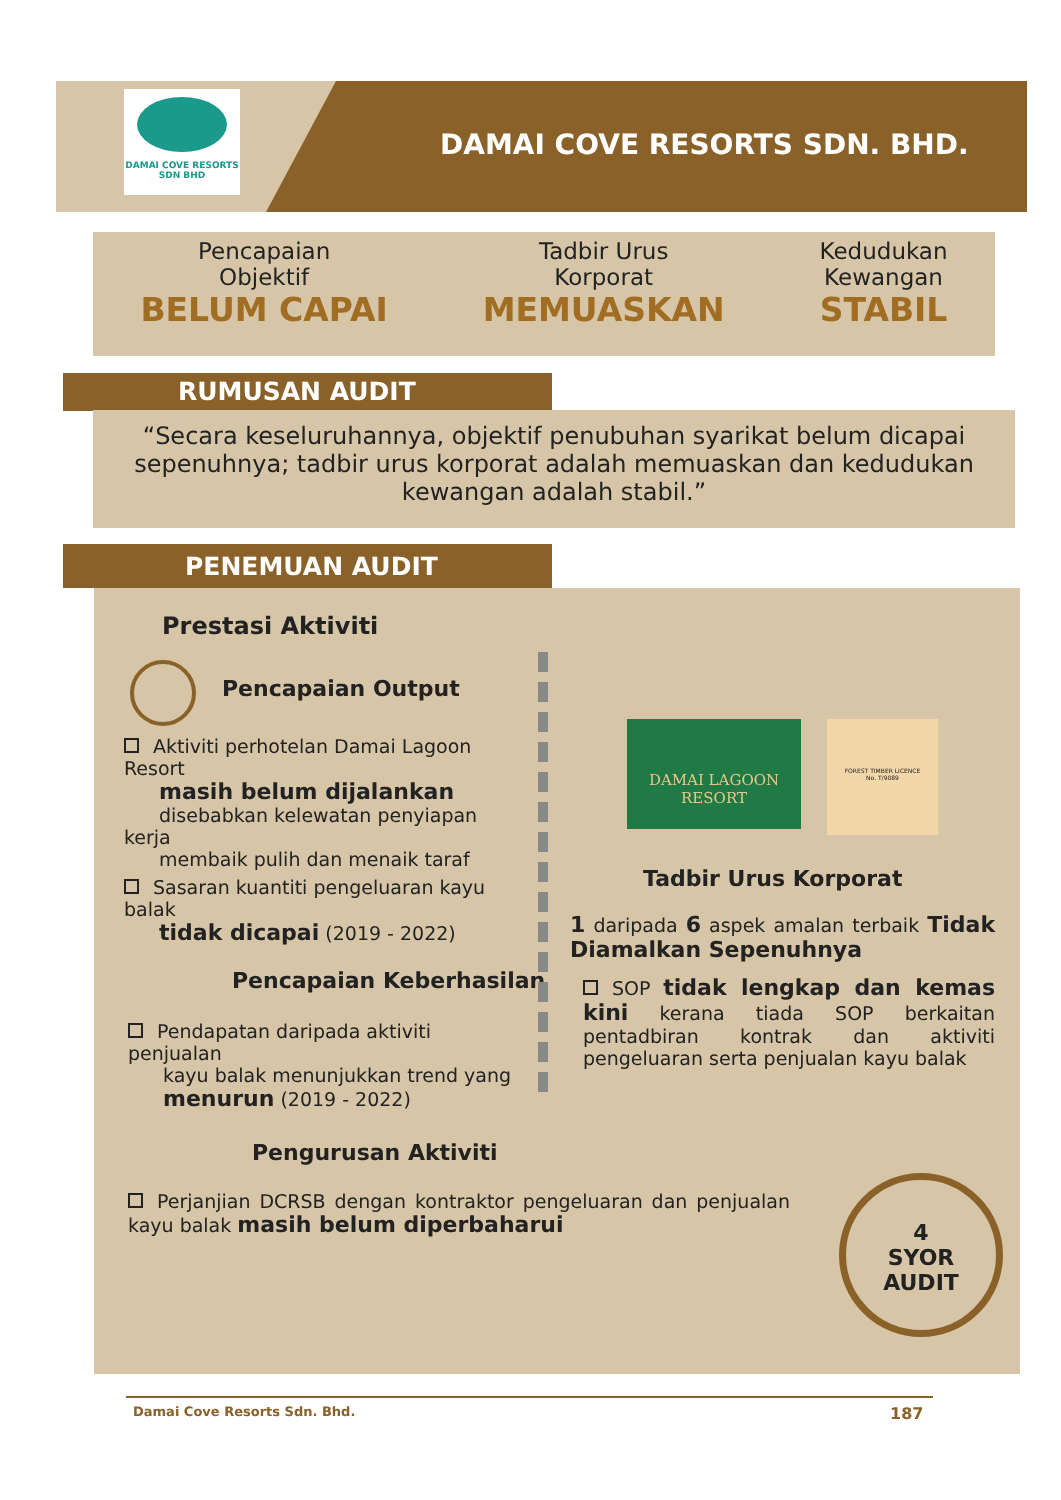DAMAI COVE RESORTS
SDN BHD
DAMAI COVE RESORTS SDN. BHD.
Pencapaian
Objektif
BELUM CAPAI
Tadbir Urus
Korporat
MEMUASKAN
Kedudukan
Kewangan
STABIL
RUMUSAN AUDIT
“Secara keseluruhannya, objektif penubuhan syarikat belum dicapai sepenuhnya; tadbir urus korporat adalah memuaskan dan kedudukan kewangan adalah stabil.”
PENEMUAN AUDIT
Prestasi Aktiviti
Pencapaian Output
Aktiviti perhotelan Damai Lagoon Resort
masih belum dijalankan
disebabkan kelewatan penyiapan kerja
membaik pulih dan menaik taraf
Sasaran kuantiti pengeluaran kayu balak
tidak dicapai (2019 - 2022)
Pencapaian Keberhasilan
Pendapatan daripada aktiviti penjualan
kayu balak menunjukkan trend yang
menurun (2019 - 2022)
DAMAI LAGOON
RESORT
FOREST TIMBER LICENCE
No. T/9089
Tadbir Urus Korporat
1 daripada 6 aspek amalan terbaik Tidak Diamalkan Sepenuhnya
SOP tidak lengkap dan kemas kini kerana tiada SOP berkaitan pentadbiran kontrak dan aktiviti pengeluaran serta penjualan kayu balak
Pengurusan Aktiviti
Perjanjian DCRSB dengan kontraktor pengeluaran dan penjualan kayu balak masih belum diperbaharui
4
SYOR
AUDIT
Damai Cove Resorts Sdn. Bhd. 187